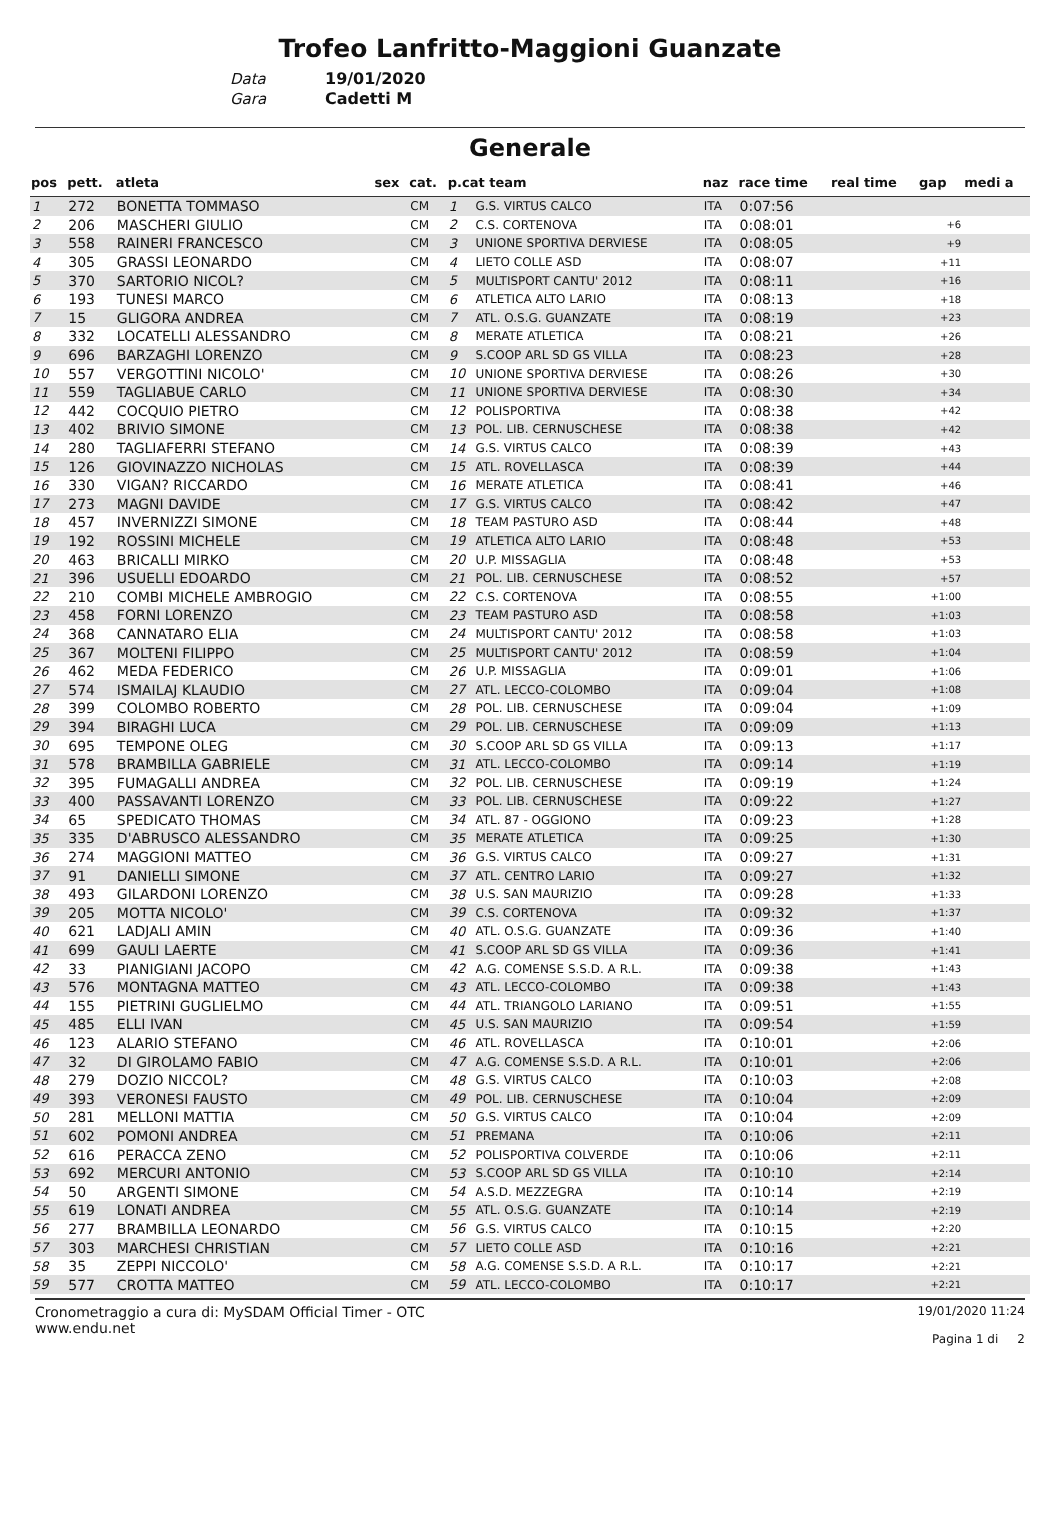Trofeo Lanfritto-Maggioni Guanzate
Data 19/01/2020
Gara Cadetti M
Generale
| pos | pett. | atleta | sex | cat. | p.cat team | | naz | race time | real time | gap | medi a |
| --- | --- | --- | --- | --- | --- | --- | --- | --- | --- | --- | --- |
| 1 | 272 | BONETTA TOMMASO | | CM | 1 | G.S. VIRTUS CALCO | ITA | 0:07:56 | | | |
| 2 | 206 | MASCHERI GIULIO | | CM | 2 | C.S. CORTENOVA | ITA | 0:08:01 | | +6 | |
| 3 | 558 | RAINERI FRANCESCO | | CM | 3 | UNIONE SPORTIVA DERVIESE | ITA | 0:08:05 | | +9 | |
| 4 | 305 | GRASSI LEONARDO | | CM | 4 | LIETO COLLE ASD | ITA | 0:08:07 | | +11 | |
| 5 | 370 | SARTORIO NICOL? | | CM | 5 | MULTISPORT CANTU' 2012 | ITA | 0:08:11 | | +16 | |
| 6 | 193 | TUNESI MARCO | | CM | 6 | ATLETICA ALTO LARIO | ITA | 0:08:13 | | +18 | |
| 7 | 15 | GLIGORA ANDREA | | CM | 7 | ATL. O.S.G. GUANZATE | ITA | 0:08:19 | | +23 | |
| 8 | 332 | LOCATELLI ALESSANDRO | | CM | 8 | MERATE ATLETICA | ITA | 0:08:21 | | +26 | |
| 9 | 696 | BARZAGHI LORENZO | | CM | 9 | S.COOP ARL SD GS VILLA | ITA | 0:08:23 | | +28 | |
| 10 | 557 | VERGOTTINI NICOLO' | | CM | 10 | UNIONE SPORTIVA DERVIESE | ITA | 0:08:26 | | +30 | |
| 11 | 559 | TAGLIABUE CARLO | | CM | 11 | UNIONE SPORTIVA DERVIESE | ITA | 0:08:30 | | +34 | |
| 12 | 442 | COCQUIO PIETRO | | CM | 12 | POLISPORTIVA | ITA | 0:08:38 | | +42 | |
| 13 | 402 | BRIVIO SIMONE | | CM | 13 | POL. LIB. CERNUSCHESE | ITA | 0:08:38 | | +42 | |
| 14 | 280 | TAGLIAFERRI STEFANO | | CM | 14 | G.S. VIRTUS CALCO | ITA | 0:08:39 | | +43 | |
| 15 | 126 | GIOVINAZZO NICHOLAS | | CM | 15 | ATL. ROVELLASCA | ITA | 0:08:39 | | +44 | |
| 16 | 330 | VIGAN? RICCARDO | | CM | 16 | MERATE ATLETICA | ITA | 0:08:41 | | +46 | |
| 17 | 273 | MAGNI DAVIDE | | CM | 17 | G.S. VIRTUS CALCO | ITA | 0:08:42 | | +47 | |
| 18 | 457 | INVERNIZZI SIMONE | | CM | 18 | TEAM PASTURO ASD | ITA | 0:08:44 | | +48 | |
| 19 | 192 | ROSSINI MICHELE | | CM | 19 | ATLETICA ALTO LARIO | ITA | 0:08:48 | | +53 | |
| 20 | 463 | BRICALLI MIRKO | | CM | 20 | U.P. MISSAGLIA | ITA | 0:08:48 | | +53 | |
| 21 | 396 | USUELLI EDOARDO | | CM | 21 | POL. LIB. CERNUSCHESE | ITA | 0:08:52 | | +57 | |
| 22 | 210 | COMBI MICHELE AMBROGIO | | CM | 22 | C.S. CORTENOVA | ITA | 0:08:55 | | +1:00 | |
| 23 | 458 | FORNI LORENZO | | CM | 23 | TEAM PASTURO ASD | ITA | 0:08:58 | | +1:03 | |
| 24 | 368 | CANNATARO ELIA | | CM | 24 | MULTISPORT CANTU' 2012 | ITA | 0:08:58 | | +1:03 | |
| 25 | 367 | MOLTENI FILIPPO | | CM | 25 | MULTISPORT CANTU' 2012 | ITA | 0:08:59 | | +1:04 | |
| 26 | 462 | MEDA FEDERICO | | CM | 26 | U.P. MISSAGLIA | ITA | 0:09:01 | | +1:06 | |
| 27 | 574 | ISMAILAJ KLAUDIO | | CM | 27 | ATL. LECCO-COLOMBO | ITA | 0:09:04 | | +1:08 | |
| 28 | 399 | COLOMBO ROBERTO | | CM | 28 | POL. LIB. CERNUSCHESE | ITA | 0:09:04 | | +1:09 | |
| 29 | 394 | BIRAGHI LUCA | | CM | 29 | POL. LIB. CERNUSCHESE | ITA | 0:09:09 | | +1:13 | |
| 30 | 695 | TEMPONE OLEG | | CM | 30 | S.COOP ARL SD GS VILLA | ITA | 0:09:13 | | +1:17 | |
| 31 | 578 | BRAMBILLA GABRIELE | | CM | 31 | ATL. LECCO-COLOMBO | ITA | 0:09:14 | | +1:19 | |
| 32 | 395 | FUMAGALLI ANDREA | | CM | 32 | POL. LIB. CERNUSCHESE | ITA | 0:09:19 | | +1:24 | |
| 33 | 400 | PASSAVANTI LORENZO | | CM | 33 | POL. LIB. CERNUSCHESE | ITA | 0:09:22 | | +1:27 | |
| 34 | 65 | SPEDICATO THOMAS | | CM | 34 | ATL. 87 - OGGIONO | ITA | 0:09:23 | | +1:28 | |
| 35 | 335 | D'ABRUSCO ALESSANDRO | | CM | 35 | MERATE ATLETICA | ITA | 0:09:25 | | +1:30 | |
| 36 | 274 | MAGGIONI MATTEO | | CM | 36 | G.S. VIRTUS CALCO | ITA | 0:09:27 | | +1:31 | |
| 37 | 91 | DANIELLI SIMONE | | CM | 37 | ATL. CENTRO LARIO | ITA | 0:09:27 | | +1:32 | |
| 38 | 493 | GILARDONI LORENZO | | CM | 38 | U.S. SAN MAURIZIO | ITA | 0:09:28 | | +1:33 | |
| 39 | 205 | MOTTA NICOLO' | | CM | 39 | C.S. CORTENOVA | ITA | 0:09:32 | | +1:37 | |
| 40 | 621 | LADJALI AMIN | | CM | 40 | ATL. O.S.G. GUANZATE | ITA | 0:09:36 | | +1:40 | |
| 41 | 699 | GAULI LAERTE | | CM | 41 | S.COOP ARL SD GS VILLA | ITA | 0:09:36 | | +1:41 | |
| 42 | 33 | PIANIGIANI JACOPO | | CM | 42 | A.G. COMENSE S.S.D. A R.L. | ITA | 0:09:38 | | +1:43 | |
| 43 | 576 | MONTAGNA MATTEO | | CM | 43 | ATL. LECCO-COLOMBO | ITA | 0:09:38 | | +1:43 | |
| 44 | 155 | PIETRINI GUGLIELMO | | CM | 44 | ATL. TRIANGOLO LARIANO | ITA | 0:09:51 | | +1:55 | |
| 45 | 485 | ELLI IVAN | | CM | 45 | U.S. SAN MAURIZIO | ITA | 0:09:54 | | +1:59 | |
| 46 | 123 | ALARIO STEFANO | | CM | 46 | ATL. ROVELLASCA | ITA | 0:10:01 | | +2:06 | |
| 47 | 32 | DI GIROLAMO FABIO | | CM | 47 | A.G. COMENSE S.S.D. A R.L. | ITA | 0:10:01 | | +2:06 | |
| 48 | 279 | DOZIO NICCOL? | | CM | 48 | G.S. VIRTUS CALCO | ITA | 0:10:03 | | +2:08 | |
| 49 | 393 | VERONESI FAUSTO | | CM | 49 | POL. LIB. CERNUSCHESE | ITA | 0:10:04 | | +2:09 | |
| 50 | 281 | MELLONI MATTIA | | CM | 50 | G.S. VIRTUS CALCO | ITA | 0:10:04 | | +2:09 | |
| 51 | 602 | POMONI ANDREA | | CM | 51 | PREMANA | ITA | 0:10:06 | | +2:11 | |
| 52 | 616 | PERACCA ZENO | | CM | 52 | POLISPORTIVA COLVERDE | ITA | 0:10:06 | | +2:11 | |
| 53 | 692 | MERCURI ANTONIO | | CM | 53 | S.COOP ARL SD GS VILLA | ITA | 0:10:10 | | +2:14 | |
| 54 | 50 | ARGENTI SIMONE | | CM | 54 | A.S.D. MEZZEGRA | ITA | 0:10:14 | | +2:19 | |
| 55 | 619 | LONATI ANDREA | | CM | 55 | ATL. O.S.G. GUANZATE | ITA | 0:10:14 | | +2:19 | |
| 56 | 277 | BRAMBILLA LEONARDO | | CM | 56 | G.S. VIRTUS CALCO | ITA | 0:10:15 | | +2:20 | |
| 57 | 303 | MARCHESI CHRISTIAN | | CM | 57 | LIETO COLLE ASD | ITA | 0:10:16 | | +2:21 | |
| 58 | 35 | ZEPPI NICCOLO' | | CM | 58 | A.G. COMENSE S.S.D. A R.L. | ITA | 0:10:17 | | +2:21 | |
| 59 | 577 | CROTTA MATTEO | | CM | 59 | ATL. LECCO-COLOMBO | ITA | 0:10:17 | | +2:21 | |
Cronometraggio a cura di: MySDAM Official Timer - OTC
www.endu.net
19/01/2020 11:24
Pagina 1 di 2